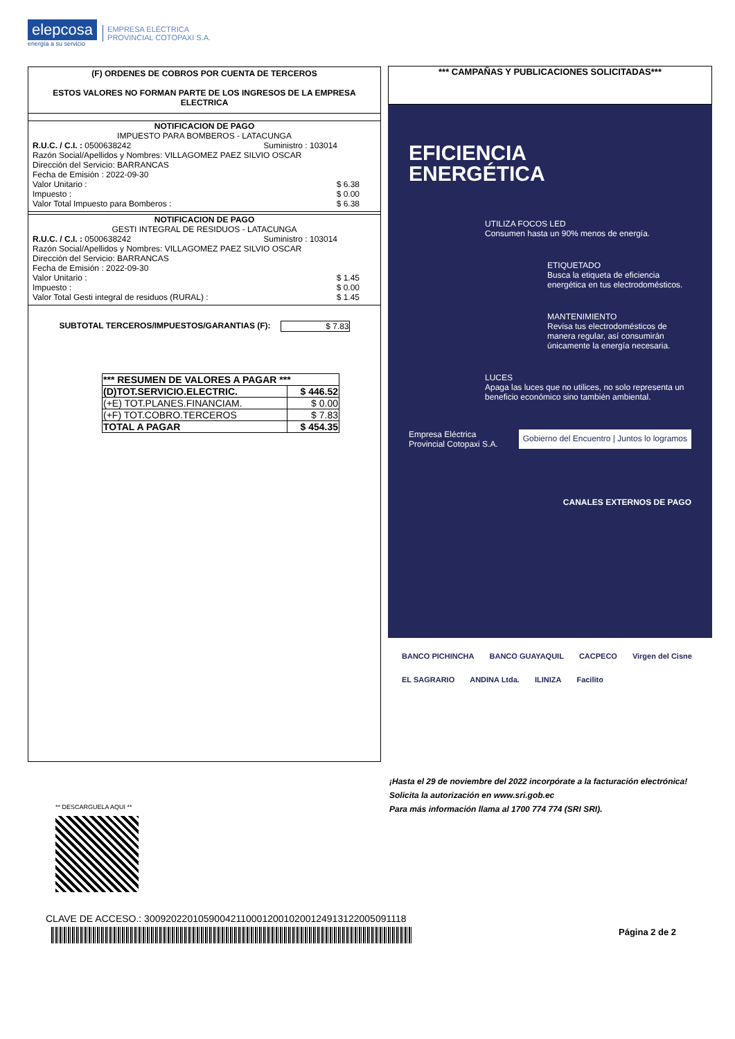elepcosa
energía a su servicio
EMPRESA ELÉCTRICA
PROVINCIAL COTOPAXI S.A.
(F) ORDENES DE COBROS POR CUENTA DE TERCEROS
ESTOS VALORES NO FORMAN PARTE DE LOS INGRESOS DE LA EMPRESA ELECTRICA
NOTIFICACION DE PAGO
IMPUESTO PARA BOMBEROS - LATACUNGA
R.U.C. / C.I. : 0500638242 Suministro : 103014
Razón Social/Apellidos y Nombres: VILLAGOMEZ PAEZ SILVIO OSCAR
Dirección del Servicio: BARRANCAS
Fecha de Emisión : 2022-09-30
Valor Unitario : $ 6.38
Impuesto : $ 0.00
Valor Total Impuesto para Bomberos : $ 6.38
NOTIFICACION DE PAGO
GESTI INTEGRAL DE RESIDUOS - LATACUNGA
R.U.C. / C.I. : 0500638242 Suministro : 103014
Razón Social/Apellidos y Nombres: VILLAGOMEZ PAEZ SILVIO OSCAR
Dirección del Servicio: BARRANCAS
Fecha de Emisión : 2022-09-30
Valor Unitario : $ 1.45
Impuesto : $ 0.00
Valor Total Gesti integral de residuos (RURAL) : $ 1.45
SUBTOTAL TERCEROS/IMPUESTOS/GARANTIAS (F): $ 7.83
| *** RESUMEN DE VALORES A PAGAR *** | |
| --- | --- |
| (D)TOT.SERVICIO.ELECTRIC. | $ 446.52 |
| (+E) TOT.PLANES.FINANCIAM. | $ 0.00 |
| (+F) TOT.COBRO.TERCEROS | $ 7.83 |
| TOTAL A PAGAR | $ 454.35 |
*** CAMPAÑAS Y PUBLICACIONES SOLICITADAS***
EFICIENCIA
ENERGÉTICA
UTILIZA FOCOS LED
Consumen hasta un 90% menos de energía.
ETIQUETADO
Busca la etiqueta de eficiencia energética en tus electrodomésticos.
MANTENIMIENTO
Revisa tus electrodomésticos de manera regular, así consumirán únicamente la energía necesaria.
LUCES
Apaga las luces que no utilices, no solo representa un beneficio económico sino también ambiental.
Empresa Eléctrica
Provincial Cotopaxi S.A. Gobierno del Encuentro | Juntos lo logramos
CANALES EXTERNOS DE PAGO
BANCO PICHINCHA BANCO GUAYAQUIL CACPECO Virgen del Cisne EL SAGRARIO ANDINA Ltda. ILINIZA Facilito
¡Hasta el 29 de noviembre del 2022 incorpórate a la facturación electrónica!
Solicita la autorización en www.sri.gob.ec
Para más información llama al 1700 774 774 (SRI SRI).
** DESCARGUELA AQUI **
CLAVE DE ACCESO.: 3009202201059004211000120010200124913122005091118
Página 2 de 2